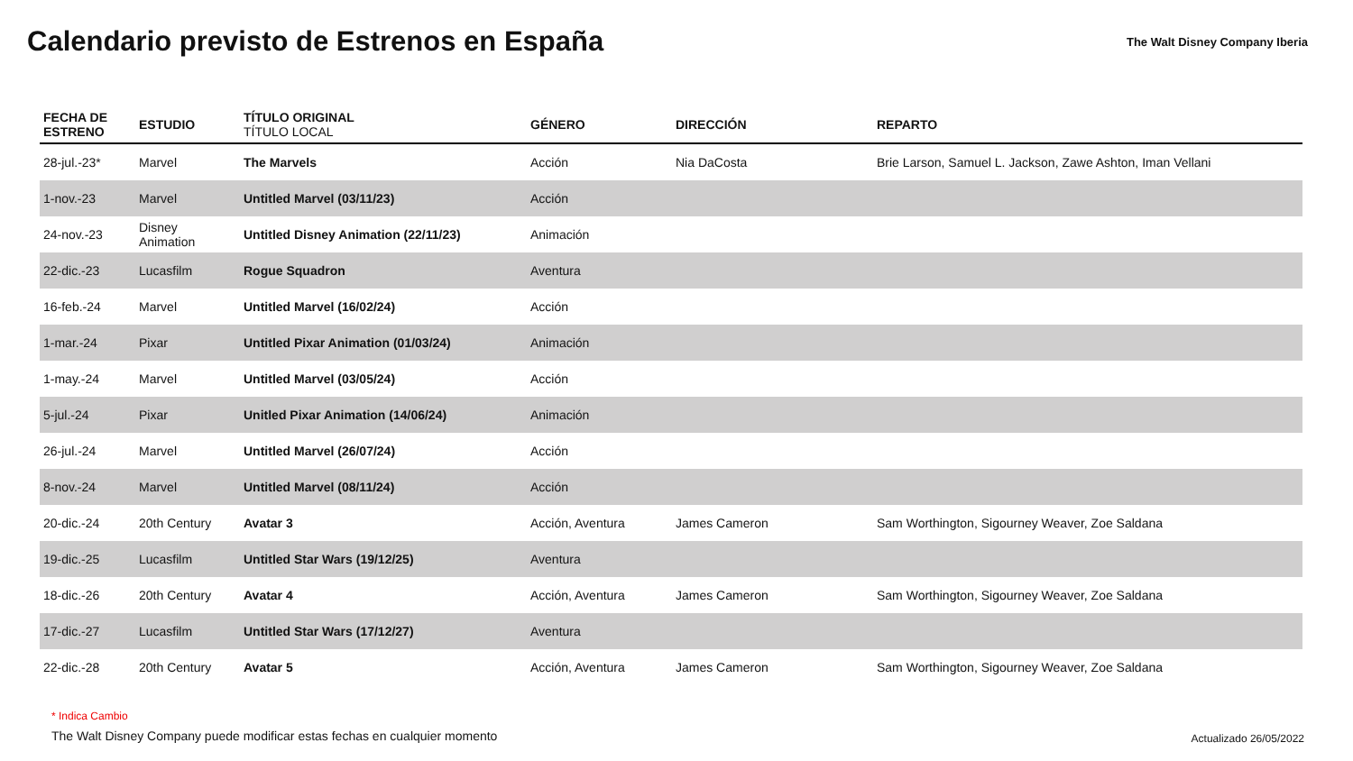Calendario previsto de Estrenos en España
The Walt Disney Company Iberia
| FECHA DE ESTRENO | ESTUDIO | TÍTULO ORIGINAL TÍTULO LOCAL | GÉNERO | DIRECCIÓN | REPARTO |
| --- | --- | --- | --- | --- | --- |
| 28-jul.-23* | Marvel | The Marvels | Acción | Nia DaCosta | Brie Larson, Samuel L. Jackson, Zawe Ashton, Iman Vellani |
| 1-nov.-23 | Marvel | Untitled Marvel (03/11/23) | Acción | | |
| 24-nov.-23 | Disney Animation | Untitled Disney Animation (22/11/23) | Animación | | |
| 22-dic.-23 | Lucasfilm | Rogue Squadron | Aventura | | |
| 16-feb.-24 | Marvel | Untitled Marvel (16/02/24) | Acción | | |
| 1-mar.-24 | Pixar | Untitled Pixar Animation (01/03/24) | Animación | | |
| 1-may.-24 | Marvel | Untitled Marvel (03/05/24) | Acción | | |
| 5-jul.-24 | Pixar | Unitled Pixar Animation (14/06/24) | Animación | | |
| 26-jul.-24 | Marvel | Untitled Marvel (26/07/24) | Acción | | |
| 8-nov.-24 | Marvel | Untitled Marvel (08/11/24) | Acción | | |
| 20-dic.-24 | 20th Century | Avatar 3 | Acción, Aventura | James Cameron | Sam Worthington, Sigourney Weaver, Zoe Saldana |
| 19-dic.-25 | Lucasfilm | Untitled Star Wars (19/12/25) | Aventura | | |
| 18-dic.-26 | 20th Century | Avatar 4 | Acción, Aventura | James Cameron | Sam Worthington, Sigourney Weaver, Zoe Saldana |
| 17-dic.-27 | Lucasfilm | Untitled Star Wars (17/12/27) | Aventura | | |
| 22-dic.-28 | 20th Century | Avatar 5 | Acción, Aventura | James Cameron | Sam Worthington, Sigourney Weaver, Zoe Saldana |
* Indica Cambio
The Walt Disney Company puede modificar estas fechas en cualquier momento
Actualizado 26/05/2022